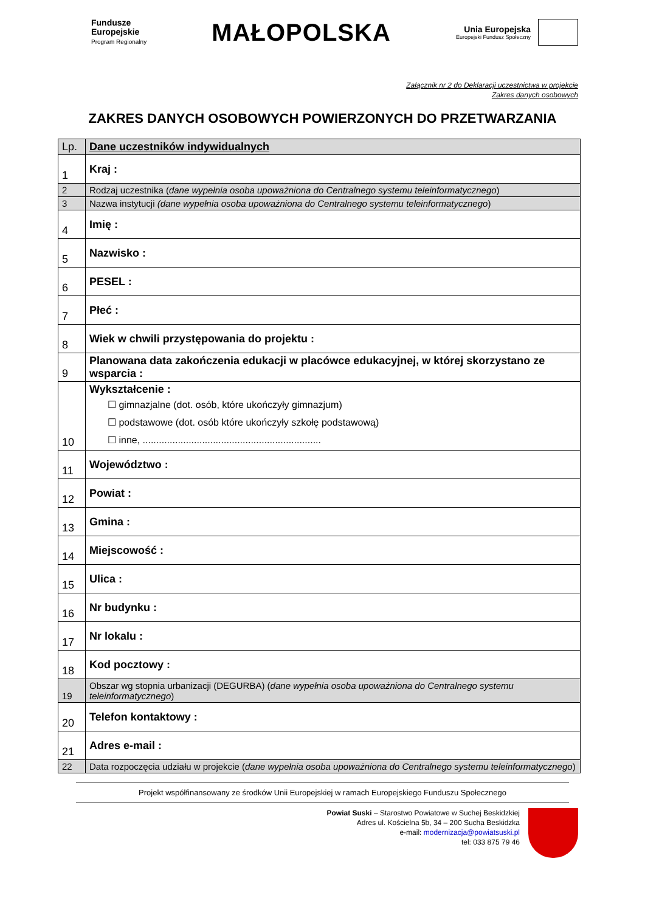Fundusze
Europejskie
Program Regionalny
MAŁOPOLSKA
Unia Europejska
Europejski Fundusz Społeczny
Załącznik nr 2 do Deklaracji uczestnictwa w projekcie
Zakres danych osobowych
ZAKRES DANYCH OSOBOWYCH POWIERZONYCH DO PRZETWARZANIA
| Lp. | Dane uczestników indywidualnych |
| 1 | Kraj : |
| 2 | Rodzaj uczestnika ( dane wypełnia osoba upoważniona do Centralnego systemu teleinformatycznego ) |
| 3 | Nazwa instytucji (dane wypełnia osoba upoważniona do Centralnego systemu teleinformatycznego ) |
| 4 | Imię : |
| 5 | Nazwisko : |
| 6 | PESEL : |
| 7 | Płeć : |
| 8 | Wiek w chwili przystępowania do projektu : |
| 9 | Planowana data zakończenia edukacji w placówce edukacyjnej, w której skorzystano ze wsparcia : |
| 10 | Wykształcenie : ☐ gimnazjalne (dot. osób, które ukończyły gimnazjum) ☐ podstawowe (dot. osób które ukończyły szkołę podstawową) ☐ inne, .................................................................. |
| 11 | Województwo : |
| 12 | Powiat : |
| 13 | Gmina : |
| 14 | Miejscowość : |
| 15 | Ulica : |
| 16 | Nr budynku : |
| 17 | Nr lokalu : |
| 18 | Kod pocztowy : |
| 19 | Obszar wg stopnia urbanizacji (DEGURBA) ( dane wypełnia osoba upoważniona do Centralnego systemu teleinformatycznego ) |
| 20 | Telefon kontaktowy : |
| 21 | Adres e-mail : |
| 22 | Data rozpoczęcia udziału w projekcie ( dane wypełnia osoba upoważniona do Centralnego systemu teleinformatycznego ) |
Projekt współfinansowany ze środków Unii Europejskiej w ramach Europejskiego Funduszu Społecznego
Powiat Suski – Starostwo Powiatowe w Suchej Beskidzkiej
Adres ul. Kościelna 5b, 34 – 200 Sucha Beskidzka
e-mail: modernizacja@powiatsuski.pl
tel: 033 875 79 46